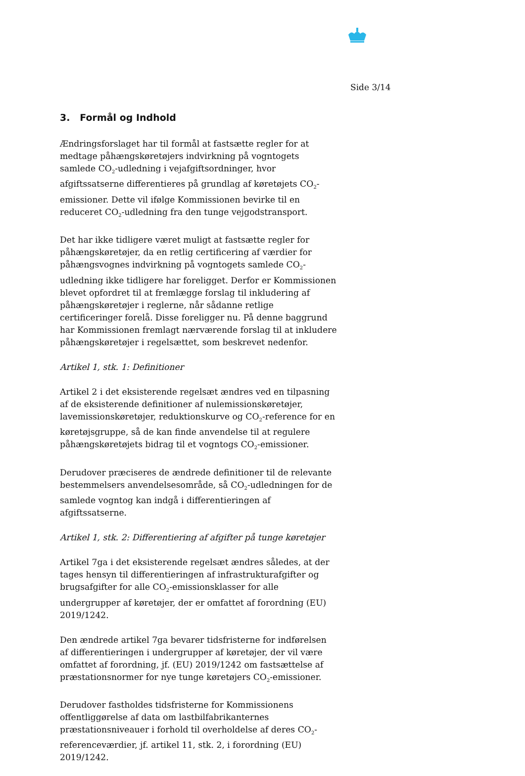Side 3/14
3. Formål og Indhold
Ændringsforslaget har til formål at fastsætte regler for at medtage påhængskøretøjers indvirkning på vogntogets samlede CO<sub>2</sub>-udledning i vejafgiftsordninger, hvor afgiftssatserne differentieres på grundlag af køretøjets CO<sub>2</sub>-emissioner. Dette vil ifølge Kommissionen bevirke til en reduceret CO<sub>2</sub>-udledning fra den tunge vejgodstransport.
Det har ikke tidligere været muligt at fastsætte regler for påhængskøretøjer, da en retlig certificering af værdier for påhængsvognes indvirkning på vogntogets samlede CO<sub>2</sub>-udledning ikke tidligere har foreligget. Derfor er Kommissionen blevet opfordret til at fremlægge forslag til inkludering af påhængskøretøjer i reglerne, når sådanne retlige certificeringer forelå. Disse foreligger nu. På denne baggrund har Kommissionen fremlagt nærværende forslag til at inkludere påhængskøretøjer i regelsættet, som beskrevet nedenfor.
Artikel 1, stk. 1: Definitioner
Artikel 2 i det eksisterende regelsæt ændres ved en tilpasning af de eksisterende definitioner af nulemissionskøretøjer, lavemissionskøretøjer, reduktionskurve og CO<sub>2</sub>-reference for en køretøjsgruppe, så de kan finde anvendelse til at regulere påhængskøretøjets bidrag til et vogntogs CO<sub>2</sub>-emissioner.
Derudover præciseres de ændrede definitioner til de relevante bestemmelsers anvendelsesområde, så CO<sub>2</sub>-udledningen for de samlede vogntog kan indgå i differentieringen af afgiftssatserne.
Artikel 1, stk. 2: Differentiering af afgifter på tunge køretøjer
Artikel 7ga i det eksisterende regelsæt ændres således, at der tages hensyn til differentieringen af infrastrukturafgifter og brugsafgifter for alle CO<sub>2</sub>-emissionsklasser for alle undergrupper af køretøjer, der er omfattet af forordning (EU) 2019/1242.
Den ændrede artikel 7ga bevarer tidsfristerne for indførelsen af differentieringen i undergrupper af køretøjer, der vil være omfattet af forordning, jf. (EU) 2019/1242 om fastsættelse af præstationsnormer for nye tunge køretøjers CO<sub>2</sub>-emissioner.
Derudover fastholdes tidsfristerne for Kommissionens offentliggørelse af data om lastbilfabrikanternes præstationsniveauer i forhold til overholdelse af deres CO<sub>2</sub>-referenceværdier, jf. artikel 11, stk. 2, i forordning (EU) 2019/1242.